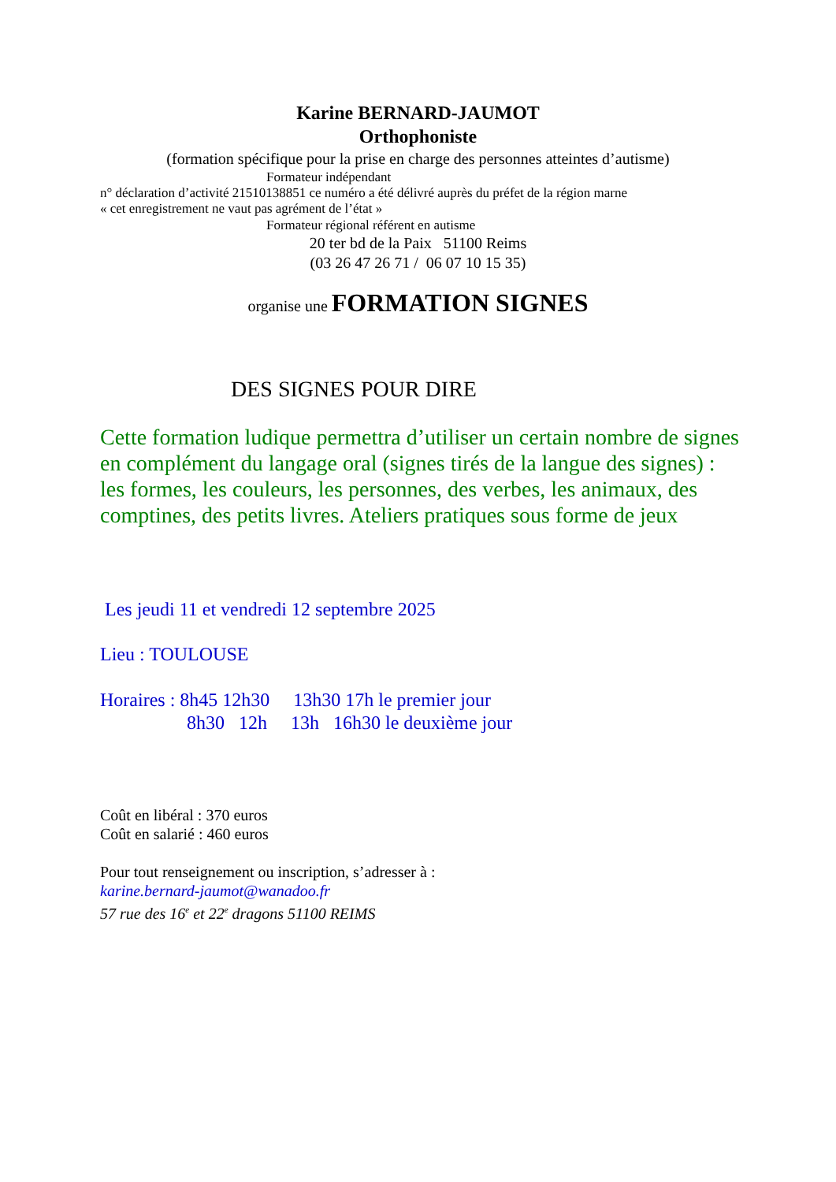Karine BERNARD-JAUMOT
Orthophoniste
(formation spécifique pour la prise en charge des personnes atteintes d’autisme)
Formateur indépendant
n° déclaration d’activité 21510138851 ce numéro a été délivré auprès du préfet de la région marne
« cet enregistrement ne vaut pas agrément de l’état »
Formateur régional référent en autisme
20 ter bd de la Paix 51100 Reims
(03 26 47 26 71 / 06 07 10 15 35)
organise une FORMATION SIGNES
DES SIGNES POUR DIRE
Cette formation ludique permettra d’utiliser un certain nombre de signes en complément du langage oral (signes tirés de la langue des signes) : les formes, les couleurs, les personnes, des verbes, les animaux, des comptines, des petits livres. Ateliers pratiques sous forme de jeux
Les jeudi 11 et vendredi 12 septembre 2025
Lieu : TOULOUSE
Horaires : 8h45 12h30 13h30 17h le premier jour
8h30 12h 13h 16h30 le deuxième jour
Coût en libéral : 370 euros
Coût en salarié : 460 euros
Pour tout renseignement ou inscription, s’adresser à :
karine.bernard-jaumot@wanadoo.fr
57 rue des 16<sup>e</sup> et 22<sup>e</sup> dragons 51100 REIMS